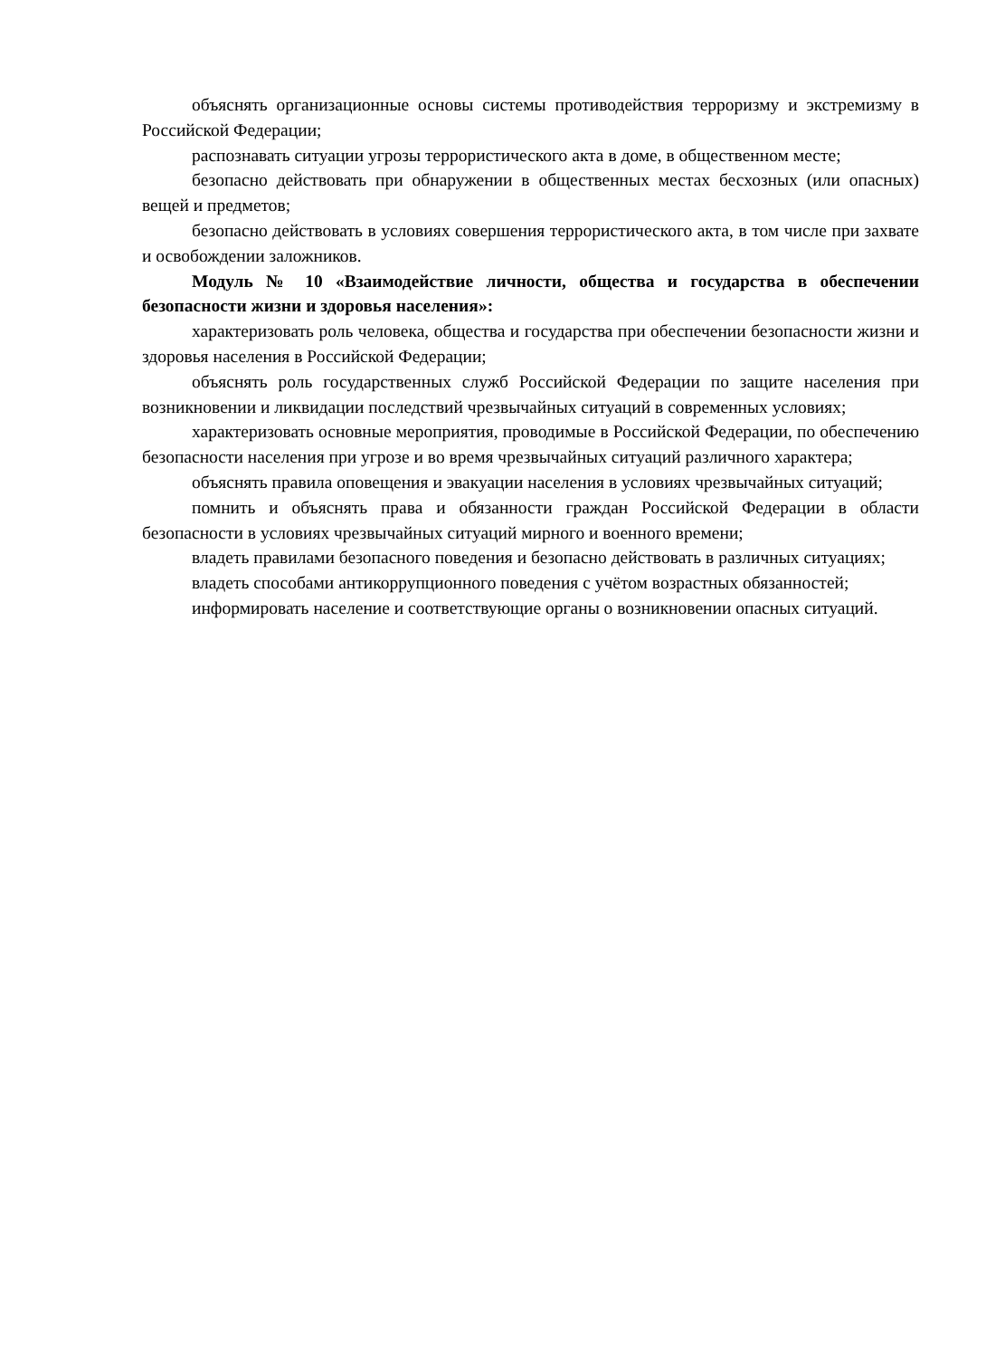объяснять организационные основы системы противодействия терроризму и экстремизму в Российской Федерации;
распознавать ситуации угрозы террористического акта в доме, в общественном месте;
безопасно действовать при обнаружении в общественных местах бесхозных (или опасных) вещей и предметов;
безопасно действовать в условиях совершения террористического акта, в том числе при захвате и освобождении заложников.
Модуль № 10 «Взаимодействие личности, общества и государства в обеспечении безопасности жизни и здоровья населения»:
характеризовать роль человека, общества и государства при обеспечении безопасности жизни и здоровья населения в Российской Федерации;
объяснять роль государственных служб Российской Федерации по защите населения при возникновении и ликвидации последствий чрезвычайных ситуаций в современных условиях;
характеризовать основные мероприятия, проводимые в Российской Федерации, по обеспечению безопасности населения при угрозе и во время чрезвычайных ситуаций различного характера;
объяснять правила оповещения и эвакуации населения в условиях чрезвычайных ситуаций;
помнить и объяснять права и обязанности граждан Российской Федерации в области безопасности в условиях чрезвычайных ситуаций мирного и военного времени;
владеть правилами безопасного поведения и безопасно действовать в различных ситуациях;
владеть способами антикоррупционного поведения с учётом возрастных обязанностей;
информировать население и соответствующие органы о возникновении опасных ситуаций.